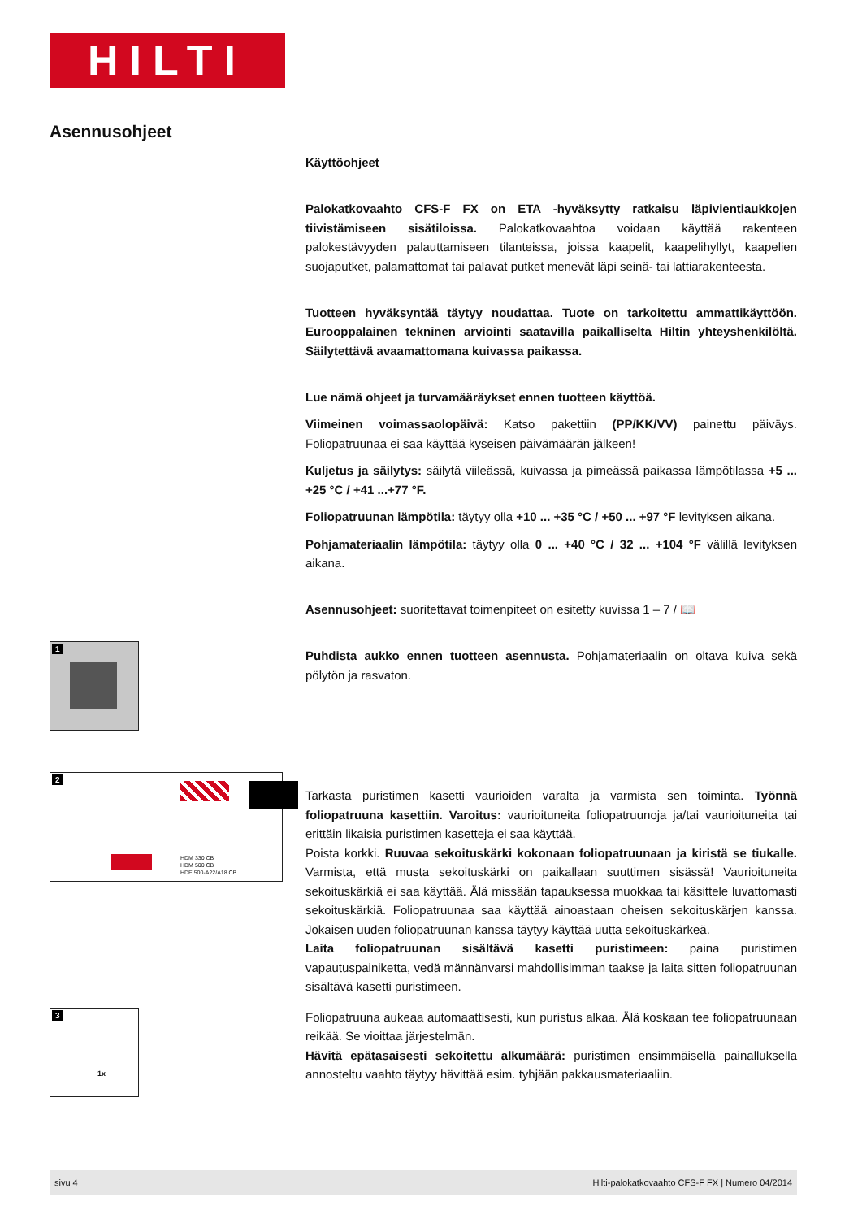HILTI
Asennusohjeet
Käyttöohjeet
Palokatkovaahto CFS-F FX on ETA -hyväksytty ratkaisu läpivientiaukkojen tiivistämiseen sisätiloissa. Palokatkovaahtoa voidaan käyttää rakenteen palokestävyyden palauttamiseen tilanteissa, joissa kaapelit, kaapelihyllyt, kaapelien suojaputket, palamattomat tai palavat putket menevät läpi seinä- tai lattiarakenteesta.
Tuotteen hyväksyntää täytyy noudattaa. Tuote on tarkoitettu ammattikäyttöön. Eurooppalainen tekninen arviointi saatavilla paikalliselta Hiltin yhteyshenkilöltä. Säilytettävä avaamattomana kuivassa paikassa.
Lue nämä ohjeet ja turvamääräykset ennen tuotteen käyttöä.
Viimeinen voimassaolopäivä: Katso pakettiin (PP/KK/VV) painettu päiväys. Foliopatruunaa ei saa käyttää kyseisen päivämäärän jälkeen!
Kuljetus ja säilytys: säilytä viileässä, kuivassa ja pimeässä paikassa lämpötilassa +5 ... +25 °C / +41 ...+77 °F.
Foliopatruunan lämpötila: täytyy olla +10 ... +35 °C / +50 ... +97 °F levityksen aikana.
Pohjamateriaalin lämpötila: täytyy olla 0 ... +40 °C / 32 ... +104 °F välillä levityksen aikana.
Asennusohjeet: suoritettavat toimenpiteet on esitetty kuvissa 1 – 7 / 📖
Puhdista aukko ennen tuotteen asennusta. Pohjamateriaalin on oltava kuiva sekä pölytön ja rasvaton.
Tarkasta puristimen kasetti vaurioiden varalta ja varmista sen toiminta. Työnnä foliopatruuna kasettiin. Varoitus: vaurioituneita foliopatruunoja ja/tai vaurioituneita tai erittäin likaisia puristimen kasetteja ei saa käyttää.
Poista korkki. Ruuvaa sekoituskärki kokonaan foliopatruunaan ja kiristä se tiukalle. Varmista, että musta sekoituskärki on paikallaan suuttimen sisässä! Vaurioituneita sekoituskärkiä ei saa käyttää. Älä missään tapauksessa muokkaa tai käsittele luvattomasti sekoituskärkiä. Foliopatruunaa saa käyttää ainoastaan oheisen sekoituskärjen kanssa. Jokaisen uuden foliopatruunan kanssa täytyy käyttää uutta sekoituskärkeä.
Laita foliopatruunan sisältävä kasetti puristimeen: paina puristimen vapautuspainiketta, vedä männänvarsi mahdollisimman taakse ja laita sitten foliopatruunan sisältävä kasetti puristimeen.
Foliopatruuna aukeaa automaattisesti, kun puristus alkaa. Älä koskaan tee foliopatruunaan reikää. Se vioittaa järjestelmän.
Hävitä epätasaisesti sekoitettu alkumäärä: puristimen ensimmäisellä painalluksella annosteltu vaahto täytyy hävittää esim. tyhjään pakkausmateriaaliin.
1
2
HDM 330 CB
HDM 500 CB
HDE 500-A22/A18 CB
3
1x
sivu 4 Hilti-palokatkovaahto CFS-F FX | Numero 04/2014